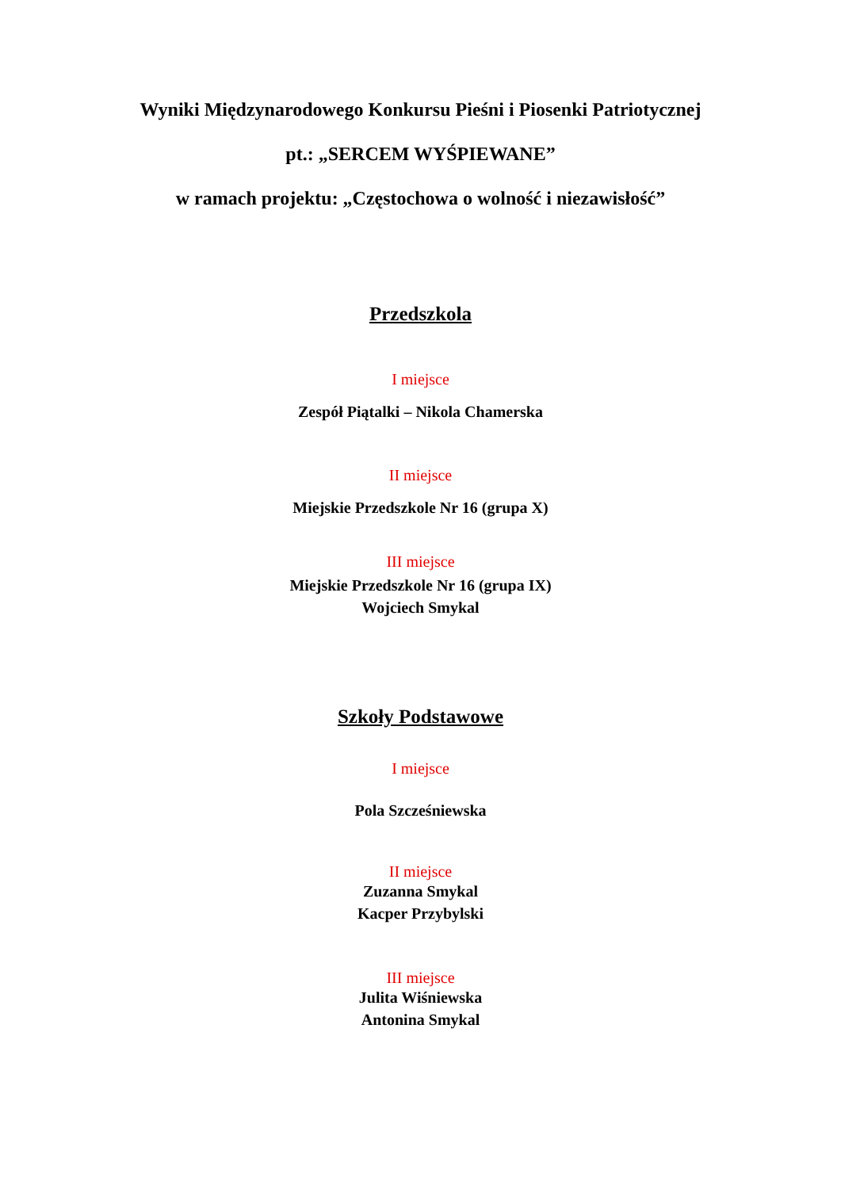Wyniki Międzynarodowego Konkursu Pieśni i Piosenki Patriotycznej
pt.: „SERCEM WYŚPIEWANE”
w ramach projektu: „Częstochowa o wolność i niezawisłość”
Przedszkola
I miejsce
Zespół Piątalki – Nikola Chamerska
II miejsce
Miejskie Przedszkole Nr 16 (grupa X)
III miejsce
Miejskie Przedszkole Nr 16 (grupa IX)
Wojciech Smykal
Szkoły Podstawowe
I miejsce
Pola Szcześniewska
II miejsce
Zuzanna Smykal
Kacper Przybylski
III miejsce
Julita Wiśniewska
Antonina Smykal